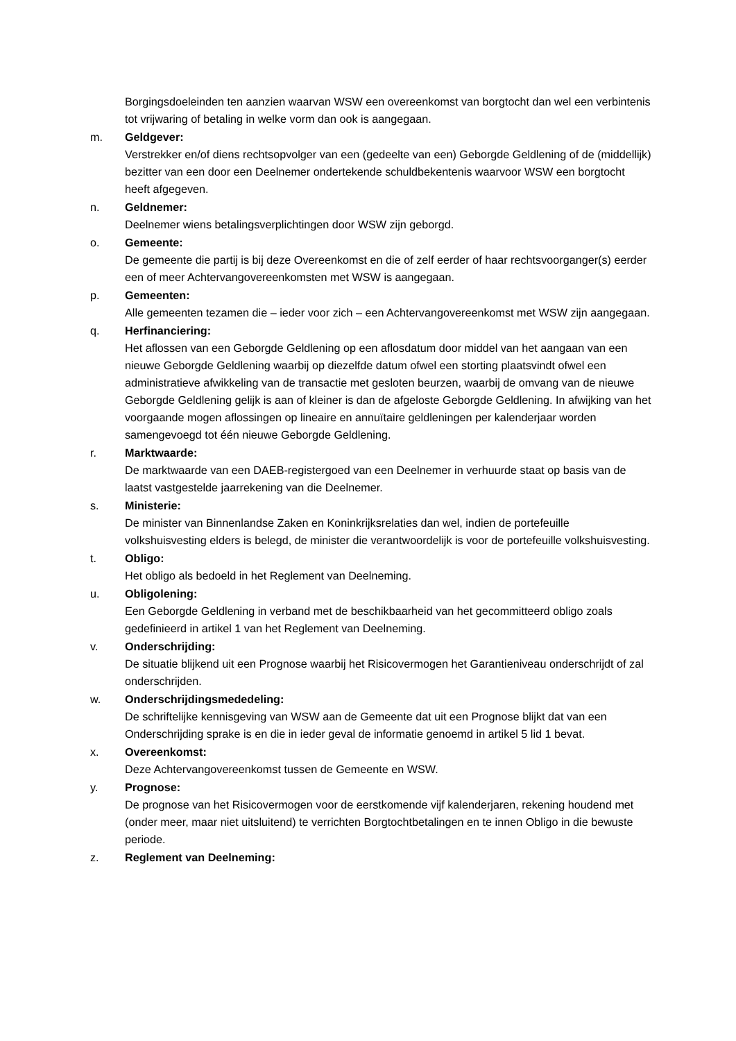Borgingsdoeleinden ten aanzien waarvan WSW een overeenkomst van borgtocht dan wel een verbintenis tot vrijwaring of betaling in welke vorm dan ook is aangegaan.
m. Geldgever:
Verstrekker en/of diens rechtsopvolger van een (gedeelte van een) Geborgde Geldlening of de (middellijk) bezitter van een door een Deelnemer ondertekende schuldbekentenis waarvoor WSW een borgtocht heeft afgegeven.
n. Geldnemer:
Deelnemer wiens betalingsverplichtingen door WSW zijn geborgd.
o. Gemeente:
De gemeente die partij is bij deze Overeenkomst en die of zelf eerder of haar rechtsvoorganger(s) eerder een of meer Achtervangovereenkomsten met WSW is aangegaan.
p. Gemeenten:
Alle gemeenten tezamen die – ieder voor zich – een Achtervangovereenkomst met WSW zijn aangegaan.
q. Herfinanciering:
Het aflossen van een Geborgde Geldlening op een aflosdatum door middel van het aangaan van een nieuwe Geborgde Geldlening waarbij op diezelfde datum ofwel een storting plaatsvindt ofwel een administratieve afwikkeling van de transactie met gesloten beurzen, waarbij de omvang van de nieuwe Geborgde Geldlening gelijk is aan of kleiner is dan de afgeloste Geborgde Geldlening. In afwijking van het voorgaande mogen aflossingen op lineaire en annuïtaire geldleningen per kalenderjaar worden samengevoegd tot één nieuwe Geborgde Geldlening.
r. Marktwaarde:
De marktwaarde van een DAEB-registergoed van een Deelnemer in verhuurde staat op basis van de laatst vastgestelde jaarrekening van die Deelnemer.
s. Ministerie:
De minister van Binnenlandse Zaken en Koninkrijksrelaties dan wel, indien de portefeuille volkshuisvesting elders is belegd, de minister die verantwoordelijk is voor de portefeuille volkshuisvesting.
t. Obligo:
Het obligo als bedoeld in het Reglement van Deelneming.
u. Obligolening:
Een Geborgde Geldlening in verband met de beschikbaarheid van het gecommitteerd obligo zoals gedefinieerd in artikel 1 van het Reglement van Deelneming.
v. Onderschrijding:
De situatie blijkend uit een Prognose waarbij het Risicovermogen het Garantieniveau onderschrijdt of zal onderschrijden.
w. Onderschrijdingsmededeling:
De schriftelijke kennisgeving van WSW aan de Gemeente dat uit een Prognose blijkt dat van een Onderschrijding sprake is en die in ieder geval de informatie genoemd in artikel 5 lid 1 bevat.
x. Overeenkomst:
Deze Achtervangovereenkomst tussen de Gemeente en WSW.
y. Prognose:
De prognose van het Risicovermogen voor de eerstkomende vijf kalenderjaren, rekening houdend met (onder meer, maar niet uitsluitend) te verrichten Borgtochtbetalingen en te innen Obligo in die bewuste periode.
z. Reglement van Deelneming: